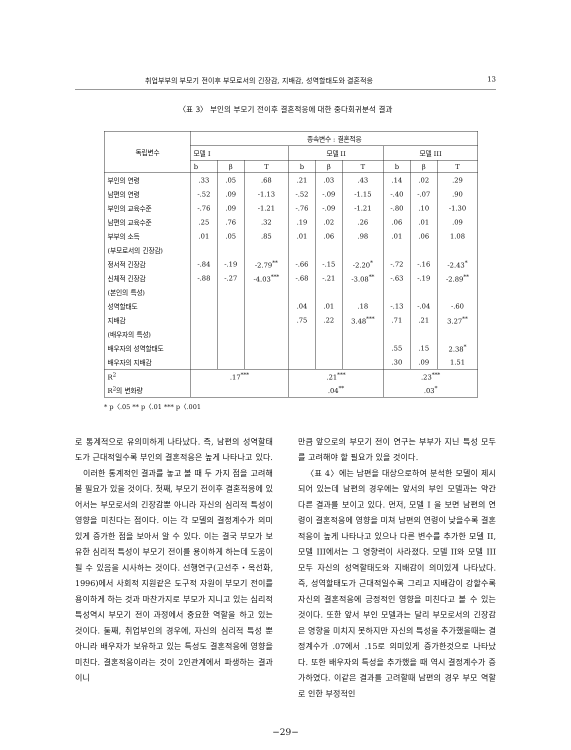취업부부의 부모기 전이후 부모로서의 긴장감, 지배감, 성역할태도와 결혼적응 13
〈표 3〉 부인의 부모기 전이후 결혼적응에 대한 중다회귀분석 결과
| 독립변수 | 종속변수 : 결혼적응 | | | | | | | | |
| --- | --- | --- | --- | --- | --- | --- | --- | --- | --- |
| | 모델 I | | | 모델 II | | | 모델 III | | |
| | b | β | T | b | β | T | b | β | T |
| 부인의 연령 | .33 | .05 | .68 | .21 | .03 | .43 | .14 | .02 | .29 |
| 남편의 연령 | -.52 | .09 | -1.13 | -.52 | -.09 | -1.15 | -.40 | -.07 | .90 |
| 부인의 교육수준 | -.76 | .09 | -1.21 | -.76 | -.09 | -1.21 | -.80 | .10 | -1.30 |
| 남편의 교육수준 | .25 | .76 | .32 | .19 | .02 | .26 | .06 | .01 | .09 |
| 부부의 소득 | .01 | .05 | .85 | .01 | .06 | .98 | .01 | .06 | 1.08 |
| (부모로서의 긴장감) | | | | | | | | | |
| 정서적 긴장감 | -.84 | -.19 | -2.79<sup>**</sup> | -.66 | -.15 | -2.20<sup>*</sup> | -.72 | -.16 | -2.43<sup>*</sup> |
| 신체적 긴장감 | -.88 | -.27 | -4.03<sup>***</sup> | -.68 | -.21 | -3.08<sup>**</sup> | -.63 | -.19 | -2.89<sup>**</sup> |
| (본인의 특성) | | | | | | | | | |
| 성역할태도 | | | | .04 | .01 | .18 | -.13 | -.04 | -.60 |
| 지배감 | | | | .75 | .22 | 3.48<sup>***</sup> | .71 | .21 | 3.27<sup>**</sup> |
| (배우자의 특성) | | | | | | | | | |
| 배우자의 성역할태도 | | | | | | | .55 | .15 | 2.38<sup>*</sup> |
| 배우자의 지배감 | | | | | | | .30 | .09 | 1.51 |
| R<sup>2</sup> | .17<sup>***</sup> | | | .21<sup>***</sup> | | | .23<sup>***</sup> | | |
| R<sup>2</sup>의 변화량 | | | | .04<sup>**</sup> | | | .03<sup>*</sup> | | |
* p〈.05 ** p〈.01 *** p〈.001
로 통계적으로 유의미하게 나타났다. 즉, 남편의 성역할태도가 근대적일수록 부인의 결혼적응은 높게 나타나고 있다.
이러한 통계적인 결과를 놓고 볼 때 두 가지 점을 고려해볼 필요가 있을 것이다. 첫째, 부모기 전이후 결혼적응에 있어서는 부모로서의 긴장감뿐 아니라 자신의 심리적 특성이 영향을 미친다는 점이다. 이는 각 모델의 결정계수가 의미있게 증가한 점을 보아서 알 수 있다. 이는 결국 부모가 보유한 심리적 특성이 부모기 전이를 용이하게 하는데 도움이 될 수 있음을 시사하는 것이다. 선행연구(고선주・옥선화, 1996)에서 사회적 지원같은 도구적 자원이 부모기 전이를 용이하게 하는 것과 마찬가지로 부모가 지니고 있는 심리적 특성역시 부모기 전이 과정에서 중요한 역할을 하고 있는 것이다. 둘째, 취업부인의 경우에, 자신의 심리적 특성 뿐 아니라 배우자가 보유하고 있는 특성도 결혼적응에 영향을 미친다. 결혼적응이라는 것이 2인관계에서 파생하는 결과이니
만큼 앞으로의 부모기 전이 연구는 부부가 지닌 특성 모두를 고려해야 할 필요가 있을 것이다.
〈표 4〉에는 남편을 대상으로하여 분석한 모델이 제시되어 있는데 남편의 경우에는 앞서의 부인 모델과는 약간 다른 결과를 보이고 있다. 먼저, 모델 I 을 보면 남편의 연령이 결혼적응에 영향을 미쳐 남편의 연령이 낮을수록 결혼적응이 높게 나타나고 있으나 다른 변수를 추가한 모델 II, 모델 III에서는 그 영향력이 사라졌다. 모델 II와 모델 III 모두 자신의 성역할태도와 지배감이 의미있게 나타났다. 즉, 성역할태도가 근대적일수록 그리고 지배감이 강할수록 자신의 결혼적응에 긍정적인 영향을 미친다고 볼 수 있는 것이다. 또한 앞서 부인 모델과는 달리 부모로서의 긴장감은 영향을 미치지 못하지만 자신의 특성을 추가했을때는 결정계수가 .07에서 .15로 의미있게 증가한것으로 나타났다. 또한 배우자의 특성을 추가했을 때 역시 결정계수가 증가하였다. 이같은 결과를 고려할때 남편의 경우 부모 역할로 인한 부정적인
−29−